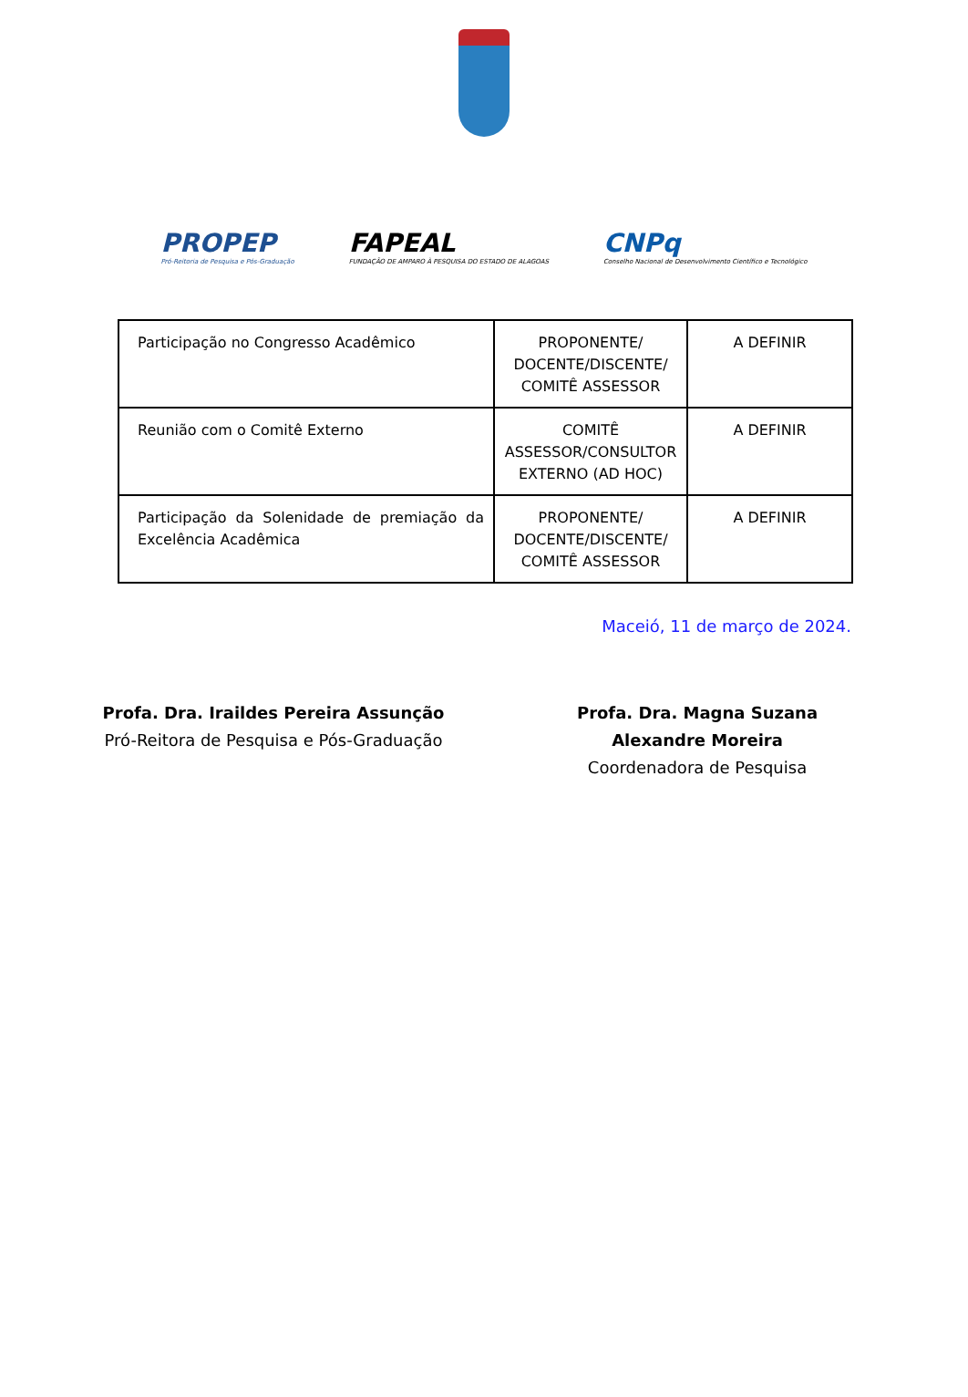PROPEP
Pró-Reitoria de Pesquisa e Pós-Graduação
FAPEAL
FUNDAÇÃO DE AMPARO À PESQUISA DO ESTADO DE ALAGOAS
CNPq
Conselho Nacional de Desenvolvimento Científico e Tecnológico
| Participação no Congresso Acadêmico | PROPONENTE/ DOCENTE/DISCENTE/ COMITÊ ASSESSOR | A DEFINIR |
| Reunião com o Comitê Externo | COMITÊ ASSESSOR/CONSULTOR EXTERNO (AD HOC) | A DEFINIR |
| Participação da Solenidade de premiação da Excelência Acadêmica | PROPONENTE/ DOCENTE/DISCENTE/ COMITÊ ASSESSOR | A DEFINIR |
Maceió, 11 de março de 2024.
Profa. Dra. Iraildes Pereira Assunção
Pró-Reitora de Pesquisa e Pós-Graduação
Profa. Dra. Magna Suzana Alexandre Moreira
Coordenadora de Pesquisa